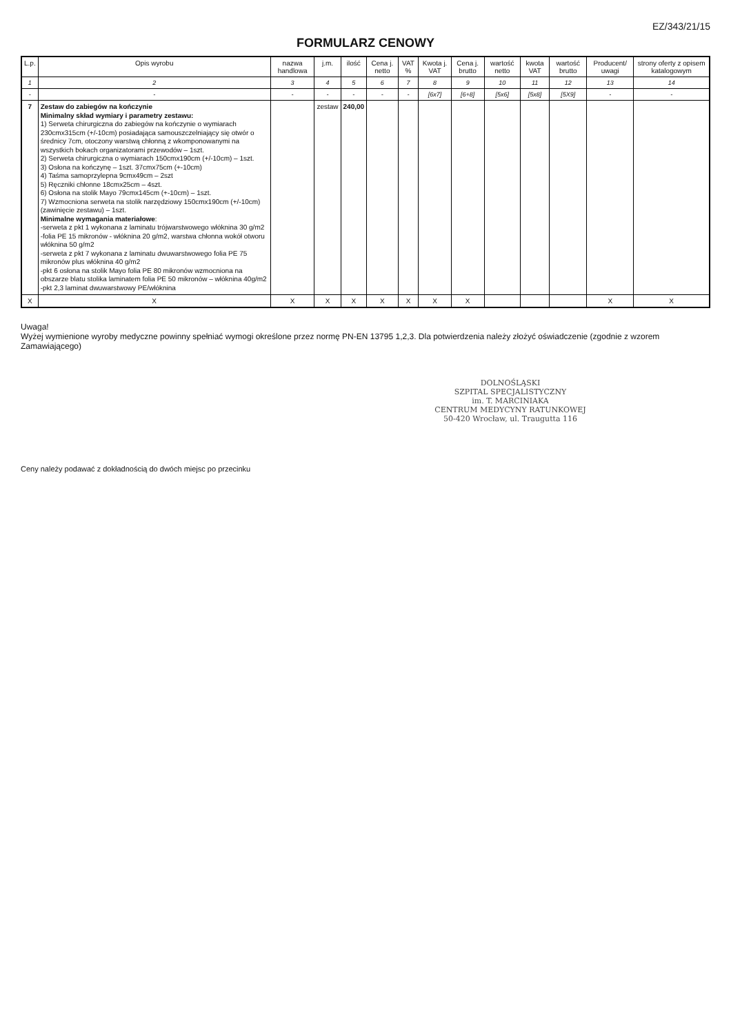EZ/343/21/15
FORMULARZ CENOWY
| L.p. | Opis wyrobu | nazwa handlowa | j.m. | ilość | Cena j. netto | VAT % | Kwota j. VAT | Cena j. brutto | wartość netto | kwota VAT | wartość brutto | Producent/ uwagi | strony oferty z opisem katalogowym |
| --- | --- | --- | --- | --- | --- | --- | --- | --- | --- | --- | --- | --- | --- |
| 1 | 2 | 3 | 4 | 5 | 6 | 7 | 8 | 9 | 10 | 11 | 12 | 13 | 14 |
| - | - | - | - | - | - | - | [6x7] | [6+8] | [5x6] | [5x8] | [5X9] | - | - |
| 7 | Zestaw do zabiegów na kończynie Minimalny skład wymiary i parametry zestawu: 1) Serweta chirurgiczna do zabiegów na kończynie o wymiarach 230cmx315cm (+/-10cm) posiadająca samouszczelniający się otwór o średnicy 7cm, otoczony warstwą chłonną z wkomponowanymi na wszystkich bokach organizatorami przewodów – 1szt. 2) Serweta chirurgiczna o wymiarach 150cmx190cm (+/-10cm) – 1szt. 3) Osłona na kończynę – 1szt. 37cmx75cm (+-10cm) 4) Taśma samoprzylepna 9cmx49cm – 2szt 5) Ręczniki chłonne 18cmx25cm – 4szt. 6) Osłona na stolik Mayo 79cmx145cm (+-10cm) – 1szt. 7) Wzmocniona serweta na stolik narzędziowy 150cmx190cm (+/-10cm) (zawinięcie zestawu) – 1szt. Minimalne wymagania materiałowe : -serweta z pkt 1 wykonana z laminatu trójwarstwowego włóknina 30 g/m2 -folia PE 15 mikronów - włóknina 20 g/m2, warstwa chłonna wokół otworu włóknina 50 g/m2 -serweta z pkt 7 wykonana z laminatu dwuwarstwowego folia PE 75 mikronów plus włóknina 40 g/m2 -pkt 6 osłona na stolik Mayo folia PE 80 mikronów wzmocniona na obszarze blatu stolika laminatem folia PE 50 mikronów – włóknina 40g/m2 -pkt 2,3 laminat dwuwarstwowy PE/włóknina | | zestaw | 240,00 | | | | | | | | | |
| X | X | X | X | X | X | X | X | X | | | | X | X |
Uwaga!
Wyżej wymienione wyroby medyczne powinny spełniać wymogi określone przez normę PN-EN 13795 1,2,3. Dla potwierdzenia należy złożyć oświadczenie (zgodnie z wzorem Zamawiającego)
DOLNOŚLĄSKI
SZPITAL SPECJALISTYCZNY
im. T. MARCINIAKA
CENTRUM MEDYCYNY RATUNKOWEJ
50-420 Wrocław, ul. Traugutta 116
Ceny należy podawać z dokładnością do dwóch miejsc po przecinku